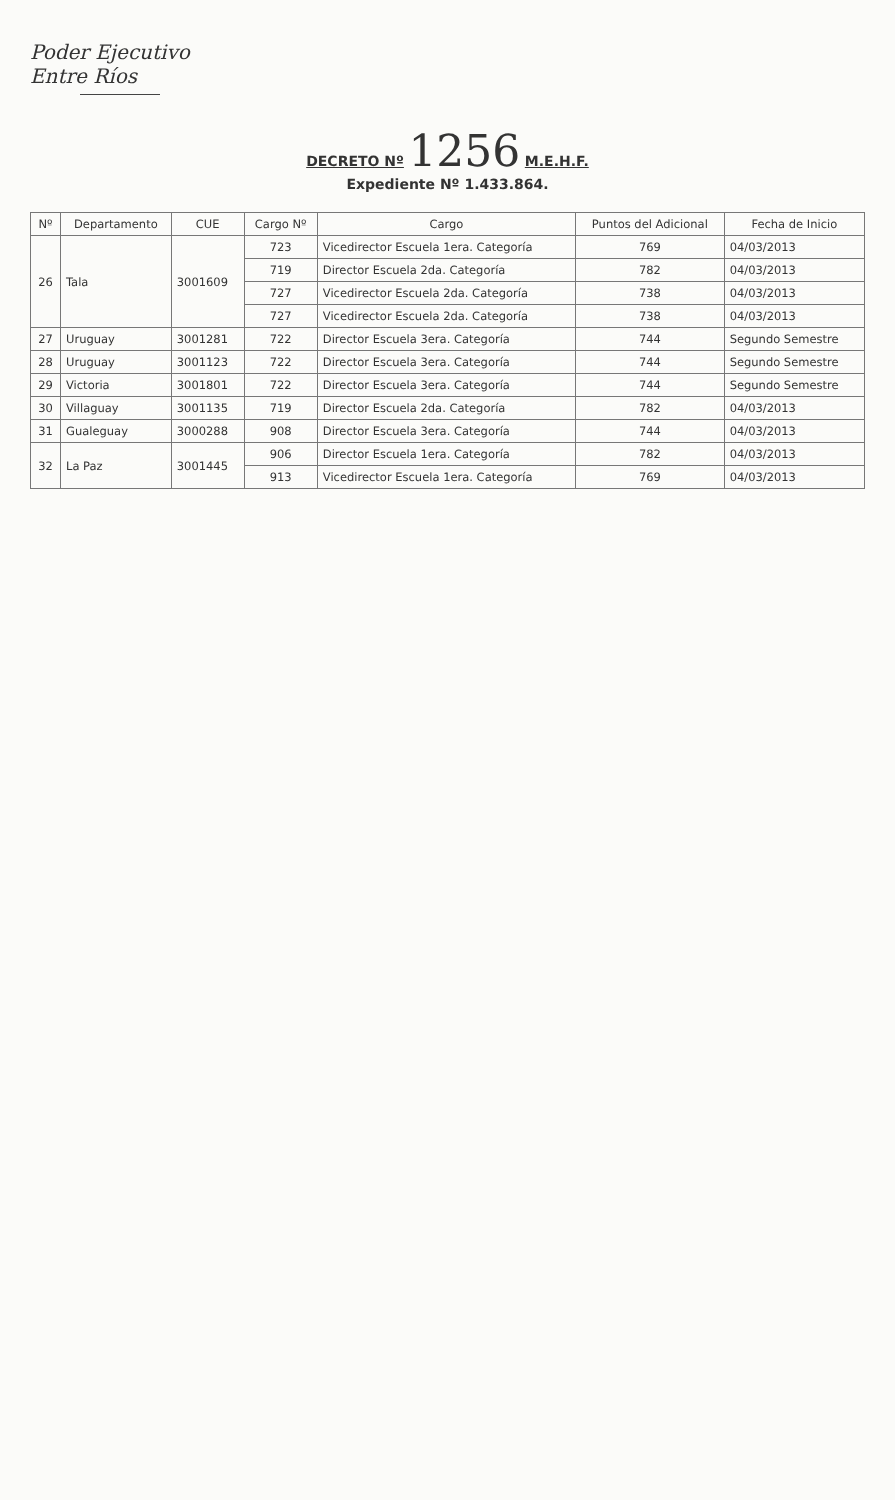Poder Ejecutivo
Entre Ríos
DECRETO Nº 1256 M.E.H.F.
Expediente Nº 1.433.864.
| Nº | Departamento | CUE | Cargo Nº | Cargo | Puntos del Adicional | Fecha de Inicio |
| --- | --- | --- | --- | --- | --- | --- |
| 26 | Tala | 3001609 | 723 | Vicedirector Escuela 1era. Categoría | 769 | 04/03/2013 |
| | | | 719 | Director Escuela 2da. Categoría | 782 | 04/03/2013 |
| | | | 727 | Vicedirector Escuela 2da. Categoría | 738 | 04/03/2013 |
| | | | 727 | Vicedirector Escuela 2da. Categoría | 738 | 04/03/2013 |
| 27 | Uruguay | 3001281 | 722 | Director Escuela 3era. Categoría | 744 | Segundo Semestre |
| 28 | Uruguay | 3001123 | 722 | Director Escuela 3era. Categoría | 744 | Segundo Semestre |
| 29 | Victoria | 3001801 | 722 | Director Escuela 3era. Categoría | 744 | Segundo Semestre |
| 30 | Villaguay | 3001135 | 719 | Director Escuela 2da. Categoría | 782 | 04/03/2013 |
| 31 | Gualeguay | 3000288 | 908 | Director Escuela 3era. Categoría | 744 | 04/03/2013 |
| 32 | La Paz | 3001445 | 906 | Director Escuela 1era. Categoría | 782 | 04/03/2013 |
| | | | 913 | Vicedirector Escuela 1era. Categoría | 769 | 04/03/2013 |